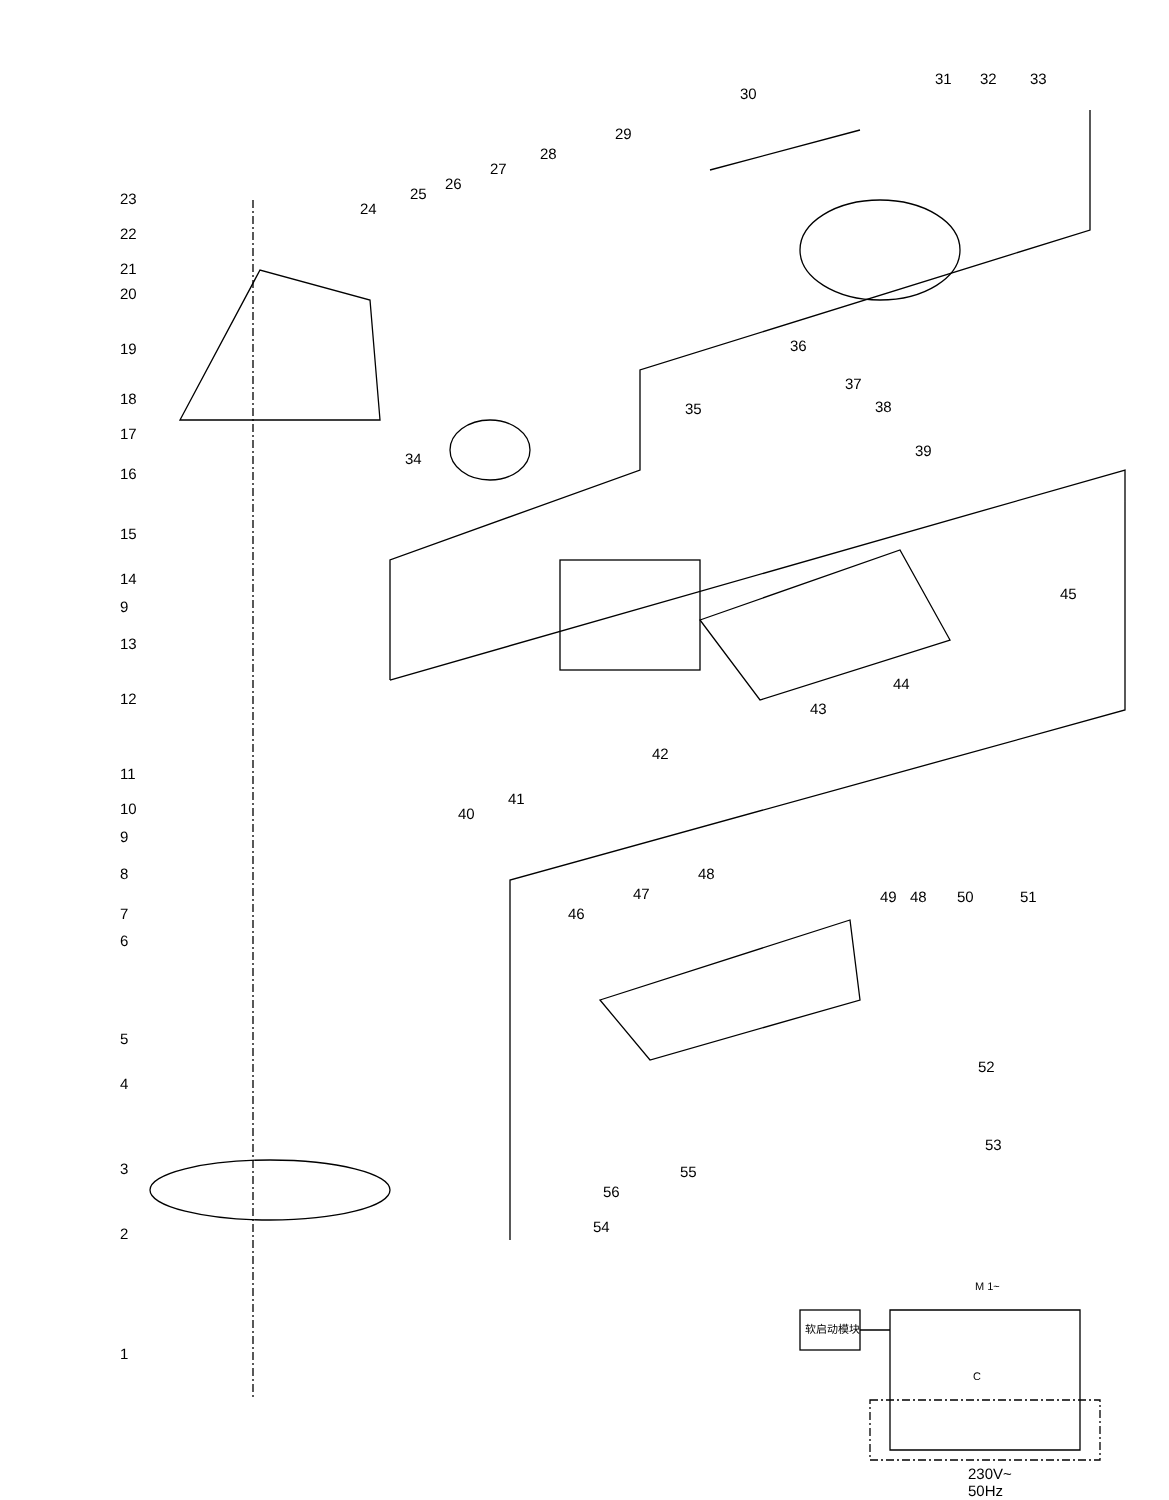23
22
21
20
19
18
17
16
15
14
9
13
12
11
10
9
8
7
6
5
4
3
2
1
24
25
26
27
28
29
30
31 32 33
34
35
36
37
38
39
40
41
42
43
44
45
46
47
48
49 48 50 51
52
53
54
55
56
软启动模块
M 1~
C
230V~
50Hz